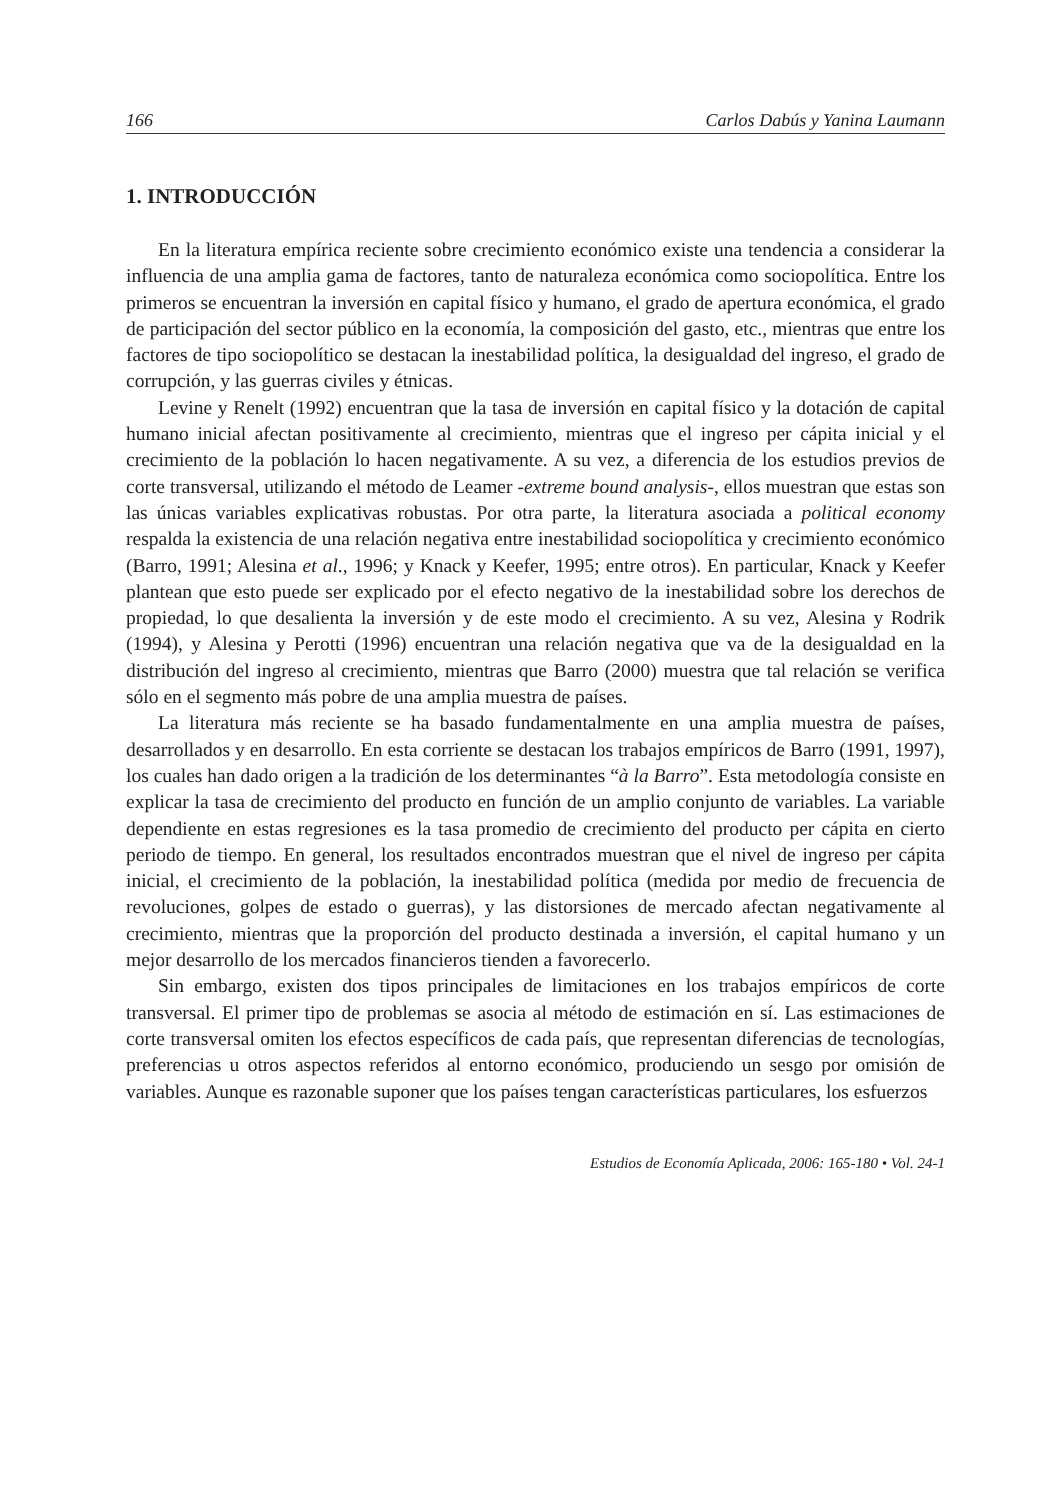166 Carlos Dabús y Yanina Laumann
1. INTRODUCCIÓN
En la literatura empírica reciente sobre crecimiento económico existe una tendencia a considerar la influencia de una amplia gama de factores, tanto de naturaleza económica como sociopolítica. Entre los primeros se encuentran la inversión en capital físico y humano, el grado de apertura económica, el grado de participación del sector público en la economía, la composición del gasto, etc., mientras que entre los factores de tipo sociopolítico se destacan la inestabilidad política, la desigualdad del ingreso, el grado de corrupción, y las guerras civiles y étnicas.
Levine y Renelt (1992) encuentran que la tasa de inversión en capital físico y la dotación de capital humano inicial afectan positivamente al crecimiento, mientras que el ingreso per cápita inicial y el crecimiento de la población lo hacen negativamente. A su vez, a diferencia de los estudios previos de corte transversal, utilizando el método de Leamer -extreme bound analysis-, ellos muestran que estas son las únicas variables explicativas robustas. Por otra parte, la literatura asociada a political economy respalda la existencia de una relación negativa entre inestabilidad sociopolítica y crecimiento económico (Barro, 1991; Alesina et al., 1996; y Knack y Keefer, 1995; entre otros). En particular, Knack y Keefer plantean que esto puede ser explicado por el efecto negativo de la inestabilidad sobre los derechos de propiedad, lo que desalienta la inversión y de este modo el crecimiento. A su vez, Alesina y Rodrik (1994), y Alesina y Perotti (1996) encuentran una relación negativa que va de la desigualdad en la distribución del ingreso al crecimiento, mientras que Barro (2000) muestra que tal relación se verifica sólo en el segmento más pobre de una amplia muestra de países.
La literatura más reciente se ha basado fundamentalmente en una amplia muestra de países, desarrollados y en desarrollo. En esta corriente se destacan los trabajos empíricos de Barro (1991, 1997), los cuales han dado origen a la tradición de los determinantes “à la Barro”. Esta metodología consiste en explicar la tasa de crecimiento del producto en función de un amplio conjunto de variables. La variable dependiente en estas regresiones es la tasa promedio de crecimiento del producto per cápita en cierto periodo de tiempo. En general, los resultados encontrados muestran que el nivel de ingreso per cápita inicial, el crecimiento de la población, la inestabilidad política (medida por medio de frecuencia de revoluciones, golpes de estado o guerras), y las distorsiones de mercado afectan negativamente al crecimiento, mientras que la proporción del producto destinada a inversión, el capital humano y un mejor desarrollo de los mercados financieros tienden a favorecerlo.
Sin embargo, existen dos tipos principales de limitaciones en los trabajos empíricos de corte transversal. El primer tipo de problemas se asocia al método de estimación en sí. Las estimaciones de corte transversal omiten los efectos específicos de cada país, que representan diferencias de tecnologías, preferencias u otros aspectos referidos al entorno económico, produciendo un sesgo por omisión de variables. Aunque es razonable suponer que los países tengan características particulares, los esfuerzos
Estudios de Economía Aplicada, 2006: 165-180 • Vol. 24-1